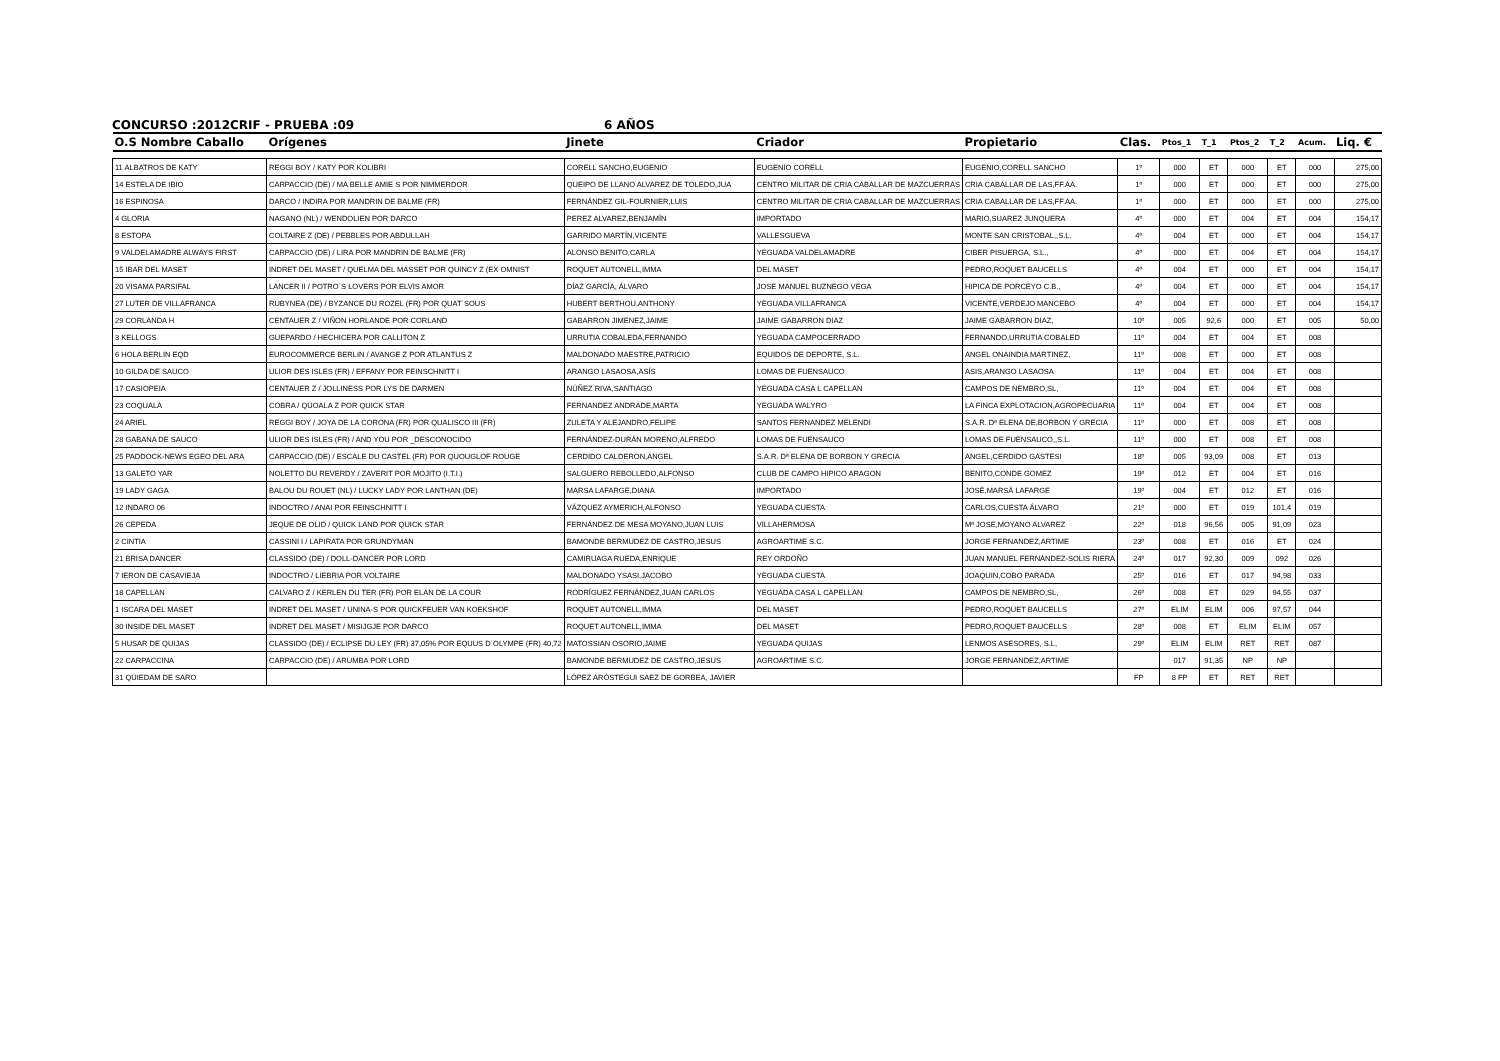CONCURSO :2012CRIF - PRUEBA :09 6 AÑOS
| O.S Nombre Caballo | Orígenes | Jinete | Criador | Propietario | Clas. | Ptos_1 | T_1 | Ptos_2 | T_2 | Acum. | Liq. € |
| --- | --- | --- | --- | --- | --- | --- | --- | --- | --- | --- | --- |
| 11 ALBATROS DE KATY | REGGI BOY / KATY POR KOLIBRI | CORELL SANCHO,EUGENIO | EUGENIO CORELL | EUGENIO,CORELL SANCHO | 1º | 000 | ET | 000 | ET | 000 | 275,00 |
| 14 ESTELA DE IBIO | CARPACCIO (DE) / MA BELLE AMIE S POR NIMMERDOR | QUEIPO DE LLANO ALVAREZ DE TOLEDO,JUA | CENTRO MILITAR DE CRIA CABALLAR DE MAZCUERRAS | CRIA CABALLAR DE LAS,FF.AA. | 1º | 000 | ET | 000 | ET | 000 | 275,00 |
| 16 ESPINOSA | DARCO / INDIRA POR MANDRIN DE BALME (FR) | FERNÁNDEZ GIL-FOURNIER,LUIS | CENTRO MILITAR DE CRIA CABALLAR DE MAZCUERRAS | CRIA CABALLAR DE LAS,FF.AA. | 1º | 000 | ET | 000 | ET | 000 | 275,00 |
| 4 GLORIA | NAGANO (NL) / WENDOLIEN POR DARCO | PEREZ ALVAREZ,BENJAMÍN | IMPORTADO | MARIO,SUAREZ JUNQUERA | 4º | 000 | ET | 004 | ET | 004 | 154,17 |
| 8 ESTOPA | COLTAIRE Z (DE) / PEBBLES POR ABDULLAH | GARRIDO MARTÍN,VICENTE | VALLESGUEVA | MONTE SAN CRISTOBAL,,S.L. | 4º | 004 | ET | 000 | ET | 004 | 154,17 |
| 9 VALDELAMADRE ALWAYS FIRST | CARPACCIO (DE) / LIRA POR MANDRIN DE BALME (FR) | ALONSO BENITO,CARLA | YEGUADA VALDELAMADRE | CIBER PISUERGA, S.L., | 4º | 000 | ET | 004 | ET | 004 | 154,17 |
| 15 IBAR DEL MASET | INDRET DEL MASET / QUELMA DEL MASSET POR QUINCY Z (EX OMNIST | ROQUET AUTONELL,IMMA | DEL MASET | PEDRO,ROQUET BAUCELLS | 4º | 004 | ET | 000 | ET | 004 | 154,17 |
| 20 VISAMA PARSIFAL | LANCER II / POTRO´S LOVERS POR ELVIS AMOR | DÍAZ GARCÍA, ÁLVARO | JOSE MANUEL BUZNEGO VEGA | HIPICA DE PORCEYO C.B., | 4º | 004 | ET | 000 | ET | 004 | 154,17 |
| 27 LUTER DE VILLAFRANCA | RUBYNEA (DE) / BYZANCE DU ROZEL (FR) POR QUAT´SOUS | HUBERT BERTHOU,ANTHONY | YEGUADA VILLAFRANCA | VICENTE,VERDEJO MANCEBO | 4º | 004 | ET | 000 | ET | 004 | 154,17 |
| 29 CORLANDA H | CENTAUER Z / VIÑON HORLANDE POR CORLAND | GABARRON JIMENEZ,JAIME | JAIME GABARRON DIAZ | JAIME GABARRON DIAZ, | 10º | 005 | 92,6 | 000 | ET | 005 | 50,00 |
| 3 KELLOGS | GUEPARDO / HECHICERA POR CALLITON Z | URRUTIA COBALEDA,FERNANDO | YEGUADA CAMPOCERRADO | FERNANDO,URRUTIA COBALED | 11º | 004 | ET | 004 | ET | 008 | |
| 6 HOLA BERLIN EQD | EUROCOMMERCE BERLIN / AVANGE Z POR ATLANTUS Z | MALDONADO MAESTRE,PATRICIO | EQUIDOS DE DEPORTE, S.L. | ANGEL ONAINDIA MARTINEZ, | 11º | 008 | ET | 000 | ET | 008 | |
| 10 GILDA DE SAUCO | ULIOR DES ISLES (FR) / EFFANY POR FEINSCHNITT I | ARANGO LASAOSA,ASÍS | LOMAS DE FUENSAUCO | ASIS,ARANGO LASAOSA | 11º | 004 | ET | 004 | ET | 008 | |
| 17 CASIOPEIA | CENTAUER Z / JOLLINESS POR LYS DE DARMEN | NÚÑEZ RIVA,SANTIAGO | YEGUADA CASA L CAPELLAN | CAMPOS DE NEMBRO,SL, | 11º | 004 | ET | 004 | ET | 008 | |
| 23 COQUALA | COBRA / QUOALA Z POR QUICK STAR | FERNANDEZ ANDRADE,MARTA | YEGUADA WALYRO | LA FINCA EXPLOTACION,AGROPECUARIA | 11º | 004 | ET | 004 | ET | 008 | |
| 24 ARIEL | REGGI BOY / JOYA DE LA CORONA (FR) POR QUALISCO III (FR) | ZULETA Y ALEJANDRO,FELIPE | SANTOS FERNANDEZ MELENDI | S.A.R. Dª ELENA DE,BORBON Y GRECIA | 11º | 000 | ET | 008 | ET | 008 | |
| 28 GABANA DE SAUCO | ULIOR DES ISLES (FR) / AND YOU POR _DESCONOCIDO | FERNÁNDEZ-DURÁN MORENO,ALFREDO | LOMAS DE FUENSAUCO | LOMAS DE FUENSAUCO,,S.L. | 11º | 000 | ET | 008 | ET | 008 | |
| 25 PADDOCK-NEWS EGEO DEL ARA | CARPACCIO (DE) / ESCALE DU CASTEL (FR) POR QUOUGLOF ROUGE | CERDIDO CALDERON,ANGEL | S.A.R. Dª ELENA DE BORBON Y GRECIA | ANGEL,CERDIDO GASTESI | 18º | 005 | 93,09 | 008 | ET | 013 | |
| 13 GALETO YAR | NOLETTO DU REVERDY / ZAVERIT POR MOJITO (I.T.I.) | SALGUERO REBOLLEDO,ALFONSO | CLUB DE CAMPO HIPICO ARAGON | BENITO,CONDE GOMEZ | 19º | 012 | ET | 004 | ET | 016 | |
| 19 LADY GAGA | BALOU DU ROUET (NL) / LUCKY LADY POR LANTHAN (DE) | MARSA LAFARGE,DIANA | IMPORTADO | JOSÉ,MARSÁ LAFARGE | 19º | 004 | ET | 012 | ET | 016 | |
| 12 INDARO 06 | INDOCTRO / ANAI POR FEINSCHNITT I | VÁZQUEZ AYMERICH,ALFONSO | YEGUADA CUESTA | CARLOS,CUESTA ÁLVARO | 21º | 000 | ET | 019 | 101,4 | 019 | |
| 26 CEPEDA | JEQUE DE OLID / QUICK LAND POR QUICK STAR | FERNÁNDEZ DE MESA MOYANO,JUAN LUIS | VILLAHERMOSA | Mª JOSE,MOYANO ALVAREZ | 22º | 018 | 96,56 | 005 | 91,09 | 023 | |
| 2 CINTIA | CASSINI I / LAPIRATA POR GRUNDYMAN | BAMONDE BERMUDEZ DE CASTRO,JESUS | AGROARTIME S.C. | JORGE FERNANDEZ,ARTIME | 23º | 008 | ET | 016 | ET | 024 | |
| 21 BRISA DANCER | CLASSIDO (DE) / DOLL-DANCER POR LORD | CAMIRUAGA RUEDA,ENRIQUE | REY ORDOÑO | JUAN MANUEL FERNÁNDEZ-SOLIS RIERA | 24º | 017 | 92,30 | 009 | 092 | 026 | |
| 7 IERON DE CASAVIEJA | INDOCTRO / LIEBRIA POR VOLTAIRE | MALDONADO YSASI,JACOBO | YEGUADA CUESTA | JOAQUIN,COBO PARADA | 25º | 016 | ET | 017 | 94,98 | 033 | |
| 18 CAPELLAN | CALVARO Z / KERLEN DU TER (FR) POR ELAN DE LA COUR | RODRÍGUEZ FERNÁNDEZ,JUAN CARLOS | YEGUADA CASA L CAPELLAN | CAMPOS DE NEMBRO,SL, | 26º | 008 | ET | 029 | 94,55 | 037 | |
| 1 ISCARA DEL MASET | INDRET DEL MASET / UNINA-S POR QUICKFEUER VAN KOEKSHOF | ROQUET AUTONELL,IMMA | DEL MASET | PEDRO,ROQUET BAUCELLS | 27º | ELIM | ELIM | 006 | 97,57 | 044 | |
| 30 INSIDE DEL MASET | INDRET DEL MASET / MISIJGJE POR DARCO | ROQUET AUTONELL,IMMA | DEL MASET | PEDRO,ROQUET BAUCELLS | 28º | 008 | ET | ELIM | ELIM | 057 | |
| 5 HUSAR DE QUIJAS | CLASSIDO (DE) / ECLIPSE DU LEY (FR) 37,05% POR EQUUS D´OLYMPE (FR) 40,72 | MATOSSIAN OSORIO,JAIME | YEGUADA QUIJAS | LENMOS ASESORES, S.L, | 29º | ELIM | ELIM | RET | RET | 087 | |
| 22 CARPACCINA | CARPACCIO (DE) / ARUMBA POR LORD | BAMONDE BERMUDEZ DE CASTRO,JESUS | AGROARTIME S.C. | JORGE FERNANDEZ,ARTIME | | 017 | 91,35 | NP | NP | | |
| 31 QUIEDAM DE SARO | | LÓPEZ ARÓSTEGUI SAEZ DE GORBEA, JAVIER | | | FP | 8 FP | ET | RET | RET | | |